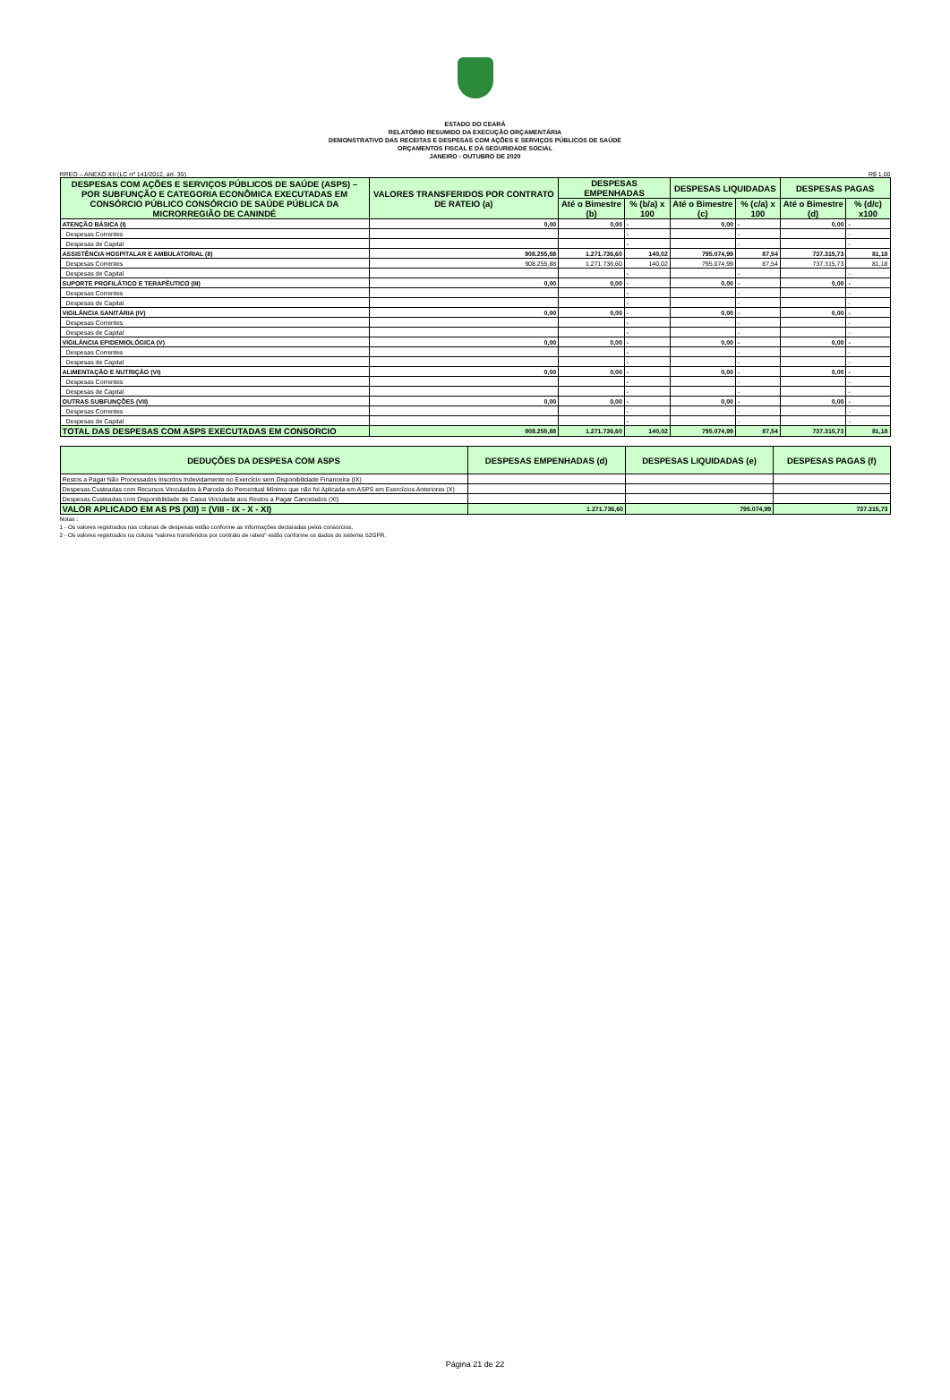ESTADO DO CEARÁ
RELATÓRIO RESUMIDO DA EXECUÇÃO ORÇAMENTÁRIA
DEMONSTRATIVO DAS RECEITAS E DESPESAS COM AÇÕES E SERVIÇOS PÚBLICOS DE SAÚDE
ORÇAMENTOS FISCAL E DA SEGURIDADE SOCIAL
JANEIRO - OUTUBRO DE 2020
RREO – ANEXO XII (LC nº 141/2012, art. 35) R$ 1,00
| DESPESAS COM AÇÕES E SERVIÇOS PÚBLICOS DE SAÚDE (ASPS) – POR SUBFUNÇÃO E CATEGORIA ECONÔMICA EXECUTADAS EM CONSÓRCIO PÚBLICO CONSÓRCIO DE SAÚDE PÚBLICA DA MICRORREGIÃO DE CANINDÉ | VALORES TRANSFERIDOS POR CONTRATO DE RATEIO (a) | DESPESAS EMPENHADAS | | DESPESAS LIQUIDADAS | | DESPESAS PAGAS | |
| --- | --- | --- | --- | --- | --- | --- | --- |
| | | Até o Bimestre (b) | % (b/a) x 100 | Até o Bimestre (c) | % (c/a) x 100 | Até o Bimestre (d) | % (d/c) x100 |
| ATENÇÃO BÁSICA (I) | 0,00 | 0,00 | - | 0,00 | - | 0,00 | - |
| Despesas Correntes | | | - | | - | | - |
| Despesas de Capital | | | - | | - | | - |
| ASSISTÊNCIA HOSPITALAR E AMBULATORIAL (II) | 908.255,88 | 1.271.736,60 | 140,02 | 795.074,99 | 87,54 | 737.315,73 | 81,18 |
| Despesas Correntes | 908.255,88 | 1.271.736,60 | 140,02 | 795.074,99 | 87,54 | 737.315,73 | 81,18 |
| Despesas de Capital | | | - | | - | | - |
| SUPORTE PROFILÁTICO E TERAPÊUTICO (III) | 0,00 | 0,00 | - | 0,00 | - | 0,00 | - |
| Despesas Correntes | | | - | | - | | - |
| Despesas de Capital | | | - | | - | | - |
| VIGILÂNCIA SANITÁRIA (IV) | 0,00 | 0,00 | - | 0,00 | - | 0,00 | - |
| Despesas Correntes | | | - | | - | | - |
| Despesas de Capital | | | - | | - | | - |
| VIGILÂNCIA EPIDEMIOLÓGICA (V) | 0,00 | 0,00 | - | 0,00 | - | 0,00 | - |
| Despesas Correntes | | | - | | - | | - |
| Despesas de Capital | | | - | | - | | - |
| ALIMENTAÇÃO E NUTRIÇÃO (VI) | 0,00 | 0,00 | - | 0,00 | - | 0,00 | - |
| Despesas Correntes | | | - | | - | | - |
| Despesas de Capital | | | - | | - | | - |
| OUTRAS SUBFUNÇÕES (VII) | 0,00 | 0,00 | - | 0,00 | - | 0,00 | - |
| Despesas Correntes | | | - | | - | | - |
| Despesas de Capital | | | - | | - | | - |
| TOTAL DAS DESPESAS COM ASPS EXECUTADAS EM CONSORCIO | 908.255,88 | 1.271.736,60 | 140,02 | 795.074,99 | 87,54 | 737.315,73 | 81,18 |
| DEDUÇÕES DA DESPESA COM ASPS | DESPESAS EMPENHADAS (d) | DESPESAS LIQUIDADAS (e) | DESPESAS PAGAS (f) |
| --- | --- | --- | --- |
| Restos a Pagar Não Processados Inscritos Indevidamente no Exercício sem Disponibilidade Financeira (IX) | | | |
| Despesas Custeadas com Recursos Vinculados à Parcela do Percentual Mínimo que não foi Aplicada em ASPS em Exercícios Anteriores (X) | | | |
| Despesas Custeadas com Disponibilidade de Caixa Vinculada aos Restos a Pagar Cancelados (XI) | | | |
| VALOR APLICADO EM AS PS (XII) = (VIII - IX - X - XI) | 1.271.736,60 | 795.074,99 | 737.315,73 |
Notas :
1 - Os valores registrados nas colunas de despesas estão conforme as informações declaradas pelos consórcios.
2 - Os valores registrados na coluna "valores transferidos por contrato de rateio" estão conforme os dados do sistema S2GPR.
Página 21 de 22